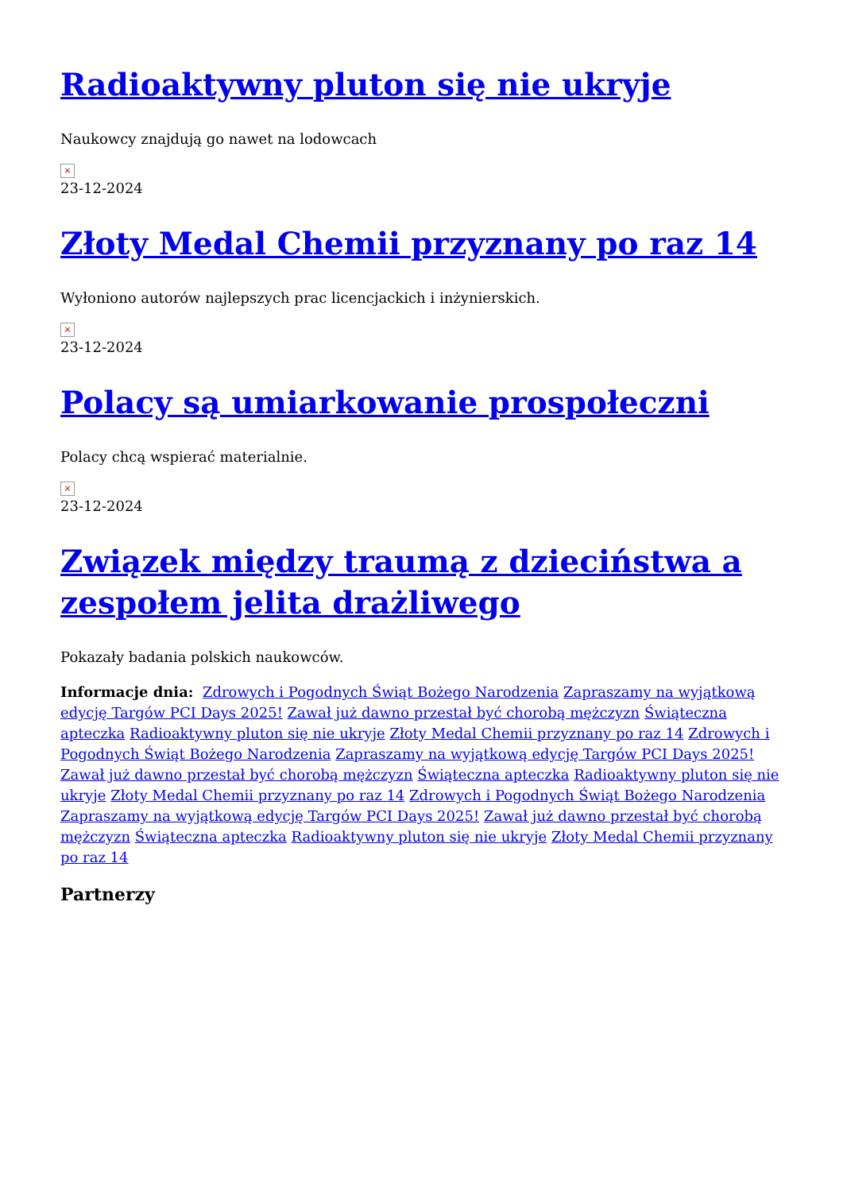Radioaktywny pluton się nie ukryje
Naukowcy znajdują go nawet na lodowcach
×
23-12-2024
Złoty Medal Chemii przyznany po raz 14
Wyłoniono autorów najlepszych prac licencjackich i inżynierskich.
×
23-12-2024
Polacy są umiarkowanie prospołeczni
Polacy chcą wspierać materialnie.
×
23-12-2024
Związek między traumą z dzieciństwa a zespołem jelita drażliwego
Pokazały badania polskich naukowców.
Informacje dnia: Zdrowych i Pogodnych Świąt Bożego Narodzenia Zapraszamy na wyjątkową edycję Targów PCI Days 2025! Zawał już dawno przestał być chorobą mężczyzn Świąteczna apteczka Radioaktywny pluton się nie ukryje Złoty Medal Chemii przyznany po raz 14 Zdrowych i Pogodnych Świąt Bożego Narodzenia Zapraszamy na wyjątkową edycję Targów PCI Days 2025! Zawał już dawno przestał być chorobą mężczyzn Świąteczna apteczka Radioaktywny pluton się nie ukryje Złoty Medal Chemii przyznany po raz 14 Zdrowych i Pogodnych Świąt Bożego Narodzenia Zapraszamy na wyjątkową edycję Targów PCI Days 2025! Zawał już dawno przestał być chorobą mężczyzn Świąteczna apteczka Radioaktywny pluton się nie ukryje Złoty Medal Chemii przyznany po raz 14
Partnerzy